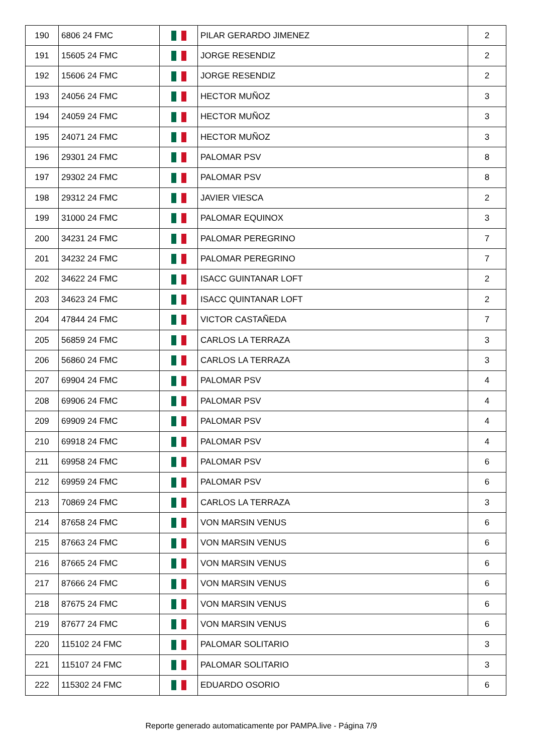| 190 | 6806 24 FMC | | PILAR GERARDO JIMENEZ | 2 |
| 191 | 15605 24 FMC | | JORGE RESENDIZ | 2 |
| 192 | 15606 24 FMC | | JORGE RESENDIZ | 2 |
| 193 | 24056 24 FMC | | HECTOR MUÑOZ | 3 |
| 194 | 24059 24 FMC | | HECTOR MUÑOZ | 3 |
| 195 | 24071 24 FMC | | HECTOR MUÑOZ | 3 |
| 196 | 29301 24 FMC | | PALOMAR PSV | 8 |
| 197 | 29302 24 FMC | | PALOMAR PSV | 8 |
| 198 | 29312 24 FMC | | JAVIER VIESCA | 2 |
| 199 | 31000 24 FMC | | PALOMAR EQUINOX | 3 |
| 200 | 34231 24 FMC | | PALOMAR PEREGRINO | 7 |
| 201 | 34232 24 FMC | | PALOMAR PEREGRINO | 7 |
| 202 | 34622 24 FMC | | ISACC GUINTANAR LOFT | 2 |
| 203 | 34623 24 FMC | | ISACC QUINTANAR LOFT | 2 |
| 204 | 47844 24 FMC | | VICTOR CASTAÑEDA | 7 |
| 205 | 56859 24 FMC | | CARLOS LA TERRAZA | 3 |
| 206 | 56860 24 FMC | | CARLOS LA TERRAZA | 3 |
| 207 | 69904 24 FMC | | PALOMAR PSV | 4 |
| 208 | 69906 24 FMC | | PALOMAR PSV | 4 |
| 209 | 69909 24 FMC | | PALOMAR PSV | 4 |
| 210 | 69918 24 FMC | | PALOMAR PSV | 4 |
| 211 | 69958 24 FMC | | PALOMAR PSV | 6 |
| 212 | 69959 24 FMC | | PALOMAR PSV | 6 |
| 213 | 70869 24 FMC | | CARLOS LA TERRAZA | 3 |
| 214 | 87658 24 FMC | | VON MARSIN VENUS | 6 |
| 215 | 87663 24 FMC | | VON MARSIN VENUS | 6 |
| 216 | 87665 24 FMC | | VON MARSIN VENUS | 6 |
| 217 | 87666 24 FMC | | VON MARSIN VENUS | 6 |
| 218 | 87675 24 FMC | | VON MARSIN VENUS | 6 |
| 219 | 87677 24 FMC | | VON MARSIN VENUS | 6 |
| 220 | 115102 24 FMC | | PALOMAR SOLITARIO | 3 |
| 221 | 115107 24 FMC | | PALOMAR SOLITARIO | 3 |
| 222 | 115302 24 FMC | | EDUARDO OSORIO | 6 |
Reporte generado automaticamente por PAMPA.live - Página 7/9